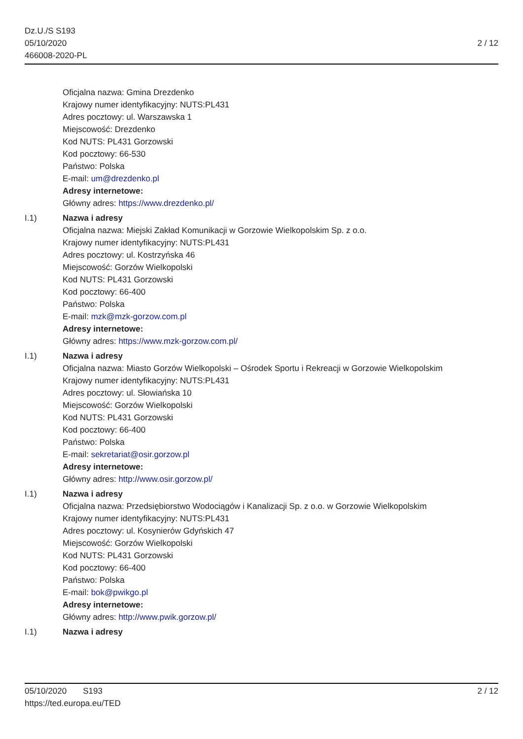Dz.U./S S193
05/10/2020
466008-2020-PL
2 / 12
Oficjalna nazwa: Gmina Drezdenko
Krajowy numer identyfikacyjny: NUTS:PL431
Adres pocztowy: ul. Warszawska 1
Miejscowość: Drezdenko
Kod NUTS: PL431 Gorzowski
Kod pocztowy: 66-530
Państwo: Polska
E-mail: um@drezdenko.pl
Adresy internetowe:
Główny adres: https://www.drezdenko.pl/
I.1) Nazwa i adresy
Oficjalna nazwa: Miejski Zakład Komunikacji w Gorzowie Wielkopolskim Sp. z o.o.
Krajowy numer identyfikacyjny: NUTS:PL431
Adres pocztowy: ul. Kostrzyńska 46
Miejscowość: Gorzów Wielkopolski
Kod NUTS: PL431 Gorzowski
Kod pocztowy: 66-400
Państwo: Polska
E-mail: mzk@mzk-gorzow.com.pl
Adresy internetowe:
Główny adres: https://www.mzk-gorzow.com.pl/
I.1) Nazwa i adresy
Oficjalna nazwa: Miasto Gorzów Wielkopolski – Ośrodek Sportu i Rekreacji w Gorzowie Wielkopolskim
Krajowy numer identyfikacyjny: NUTS:PL431
Adres pocztowy: ul. Słowiańska 10
Miejscowość: Gorzów Wielkopolski
Kod NUTS: PL431 Gorzowski
Kod pocztowy: 66-400
Państwo: Polska
E-mail: sekretariat@osir.gorzow.pl
Adresy internetowe:
Główny adres: http://www.osir.gorzow.pl/
I.1) Nazwa i adresy
Oficjalna nazwa: Przedsiębiorstwo Wodociągów i Kanalizacji Sp. z o.o. w Gorzowie Wielkopolskim
Krajowy numer identyfikacyjny: NUTS:PL431
Adres pocztowy: ul. Kosynierów Gdyńskich 47
Miejscowość: Gorzów Wielkopolski
Kod NUTS: PL431 Gorzowski
Kod pocztowy: 66-400
Państwo: Polska
E-mail: bok@pwikgo.pl
Adresy internetowe:
Główny adres: http://www.pwik.gorzow.pl/
I.1) Nazwa i adresy
05/10/2020 S193
https://ted.europa.eu/TED
2 / 12